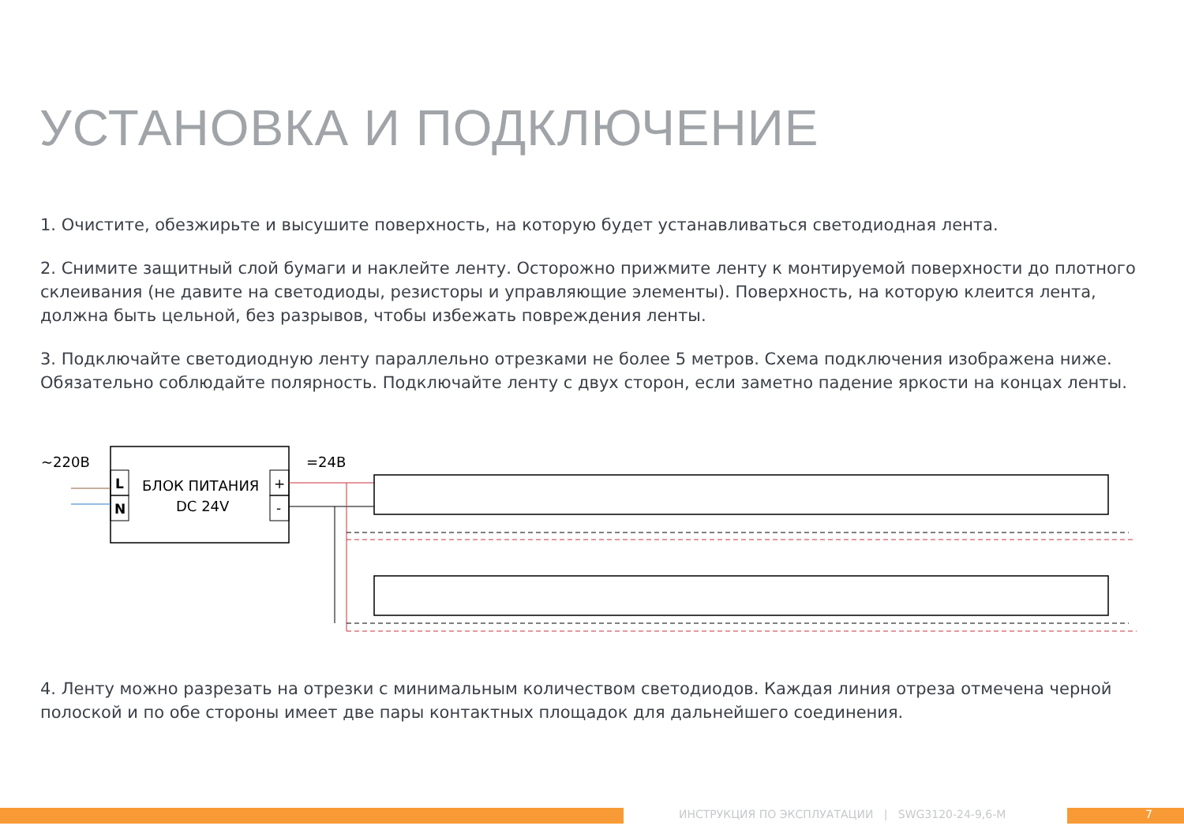УСТАНОВКА И ПОДКЛЮЧЕНИЕ
1. Очистите, обезжирьте и высушите поверхность, на которую будет устанавливаться светодиодная лента.
2. Снимите защитный слой бумаги и наклейте ленту. Осторожно прижмите ленту к монтируемой поверхности до плотного склеивания (не давите на светодиоды, резисторы и управляющие элементы). Поверхность, на которую клеится лента, должна быть цельной, без разрывов, чтобы избежать повреждения ленты.
3. Подключайте светодиодную ленту параллельно отрезками не более 5 метров. Схема подключения изображена ниже. Обязательно соблюдайте полярность. Подключайте ленту с двух сторон, если заметно падение яркости на концах ленты.
~220В
=24В
L
N
БЛОК ПИТАНИЯ
DC 24V
+
-
4. Ленту можно разрезать на отрезки с минимальным количеством светодиодов. Каждая линия отреза отмечена черной полоской и по обе стороны имеет две пары контактных площадок для дальнейшего соединения.
ИНСТРУКЦИЯ ПО ЭКСПЛУАТАЦИИ | SWG3120-24-9,6-M
7